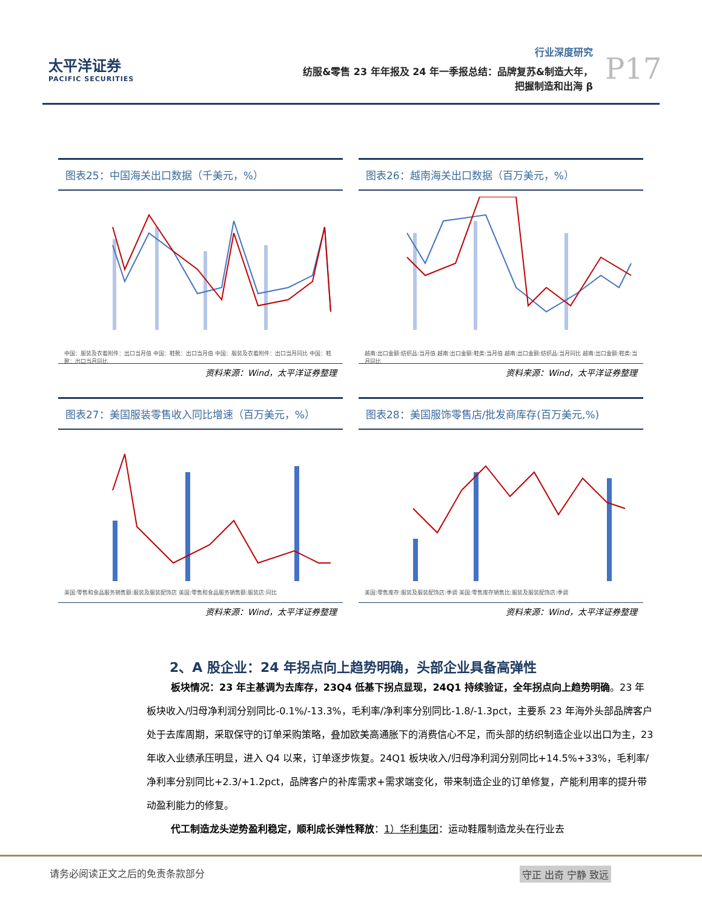太平洋证券
PACIFIC SECURITIES
行业深度研究
纺服&零售 23 年年报及 24 年一季报总结：品牌复苏&制造大年，
把握制造和出海 β
P17
图表25：中国海关出口数据（千美元，%）
中国：服装及衣着附件：出口当月值 中国：鞋靴：出口当月值 中国：服装及衣着附件：出口当月同比 中国：鞋靴：出口当月同比
资料来源：Wind，太平洋证券整理
图表26：越南海关出口数据（百万美元，%）
越南:出口金额:纺织品:当月值 越南:出口金额:鞋类:当月值 越南:出口金额:纺织品:当月同比 越南:出口金额:鞋类:当月同比
资料来源：Wind，太平洋证券整理
图表27：美国服装零售收入同比增速（百万美元，%）
美国:零售和食品服务销售额:服装及服装配饰店 美国:零售和食品服务销售额:服装店:同比
资料来源：Wind，太平洋证券整理
图表28：美国服饰零售店/批发商库存(百万美元,%)
美国:零售库存:服装及服装配饰店:季调 美国:零售库存销售比:服装及服装配饰店:季调
资料来源：Wind，太平洋证券整理
2、A 股企业：24 年拐点向上趋势明确，头部企业具备高弹性
板块情况：23 年主基调为去库存，23Q4 低基下拐点显现，24Q1 持续验证，全年拐点向上趋势明确。23 年板块收入/归母净利润分别同比-0.1%/-13.3%，毛利率/净利率分别同比-1.8/-1.3pct，主要系 23 年海外头部品牌客户处于去库周期，采取保守的订单采购策略，叠加欧美高通胀下的消费信心不足，而头部的纺织制造企业以出口为主，23 年收入业绩承压明显，进入 Q4 以来，订单逐步恢复。24Q1 板块收入/归母净利润分别同比+14.5%+33%，毛利率/净利率分别同比+2.3/+1.2pct，品牌客户的补库需求+需求端变化，带来制造企业的订单修复，产能利用率的提升带动盈利能力的修复。
代工制造龙头逆势盈利稳定，顺利成长弹性释放：1）华利集团：运动鞋履制造龙头在行业去
请务必阅读正文之后的免责条款部分 守正 出奇 宁静 致远